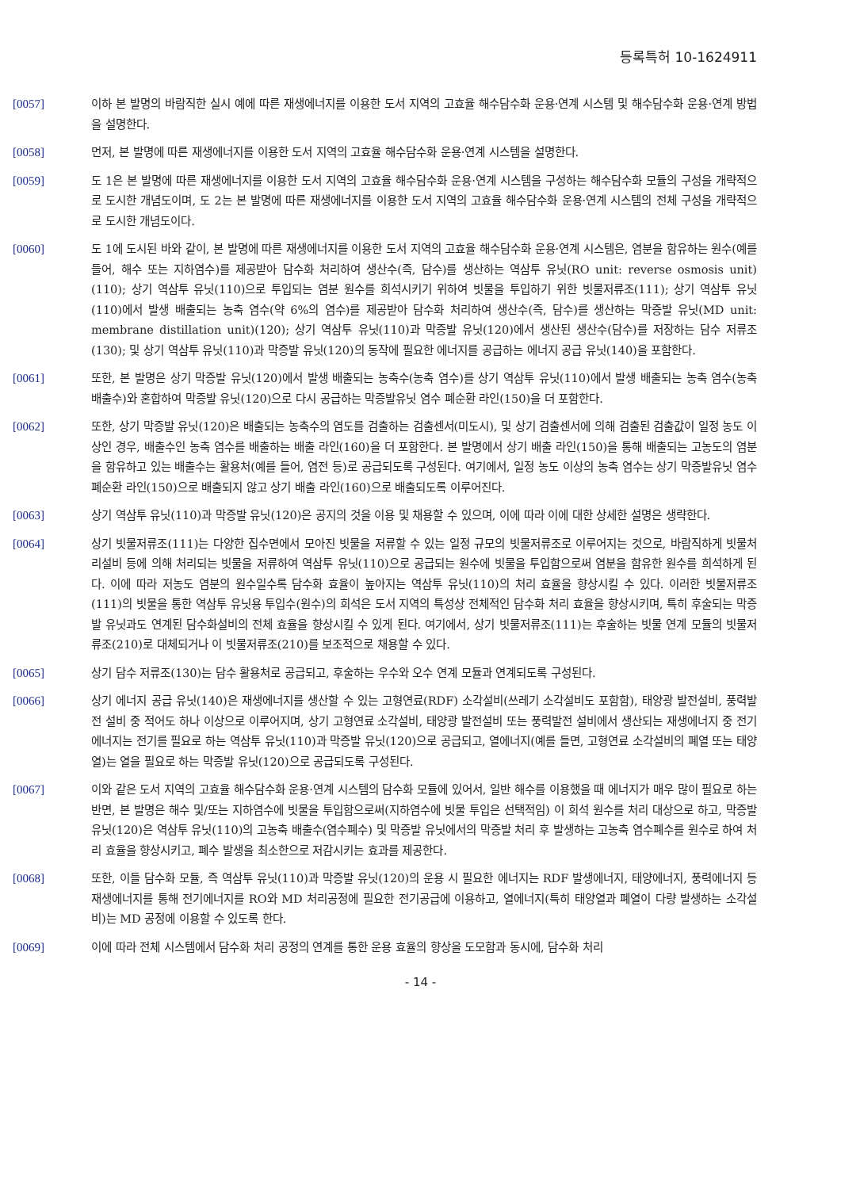등록특허 10-1624911
[0057] 이하 본 발명의 바람직한 실시 예에 따른 재생에너지를 이용한 도서 지역의 고효율 해수담수화 운용·연계 시스템 및 해수담수화 운용·연계 방법을 설명한다.
[0058] 먼저, 본 발명에 따른 재생에너지를 이용한 도서 지역의 고효율 해수담수화 운용·연계 시스템을 설명한다.
[0059] 도 1은 본 발명에 따른 재생에너지를 이용한 도서 지역의 고효율 해수담수화 운용·연계 시스템을 구성하는 해수담수화 모듈의 구성을 개략적으로 도시한 개념도이며, 도 2는 본 발명에 따른 재생에너지를 이용한 도서 지역의 고효율 해수담수화 운용·연계 시스템의 전체 구성을 개략적으로 도시한 개념도이다.
[0060] 도 1에 도시된 바와 같이, 본 발명에 따른 재생에너지를 이용한 도서 지역의 고효율 해수담수화 운용·연계 시스템은, 염분을 함유하는 원수(예를 들어, 해수 또는 지하염수)를 제공받아 담수화 처리하여 생산수(즉, 담수)를 생산하는 역삼투 유닛(RO unit: reverse osmosis unit)(110); 상기 역삼투 유닛(110)으로 투입되는 염분 원수를 희석시키기 위하여 빗물을 투입하기 위한 빗물저류조(111); 상기 역삼투 유닛(110)에서 발생 배출되는 농축 염수(약 6%의 염수)를 제공받아 담수화 처리하여 생산수(즉, 담수)를 생산하는 막증발 유닛(MD unit: membrane distillation unit)(120); 상기 역삼투 유닛(110)과 막증발 유닛(120)에서 생산된 생산수(담수)를 저장하는 담수 저류조(130); 및 상기 역삼투 유닛(110)과 막증발 유닛(120)의 동작에 필요한 에너지를 공급하는 에너지 공급 유닛(140)을 포함한다.
[0061] 또한, 본 발명은 상기 막증발 유닛(120)에서 발생 배출되는 농축수(농축 염수)를 상기 역삼투 유닛(110)에서 발생 배출되는 농축 염수(농축 배출수)와 혼합하여 막증발 유닛(120)으로 다시 공급하는 막증발유닛 염수 폐순환 라인(150)을 더 포함한다.
[0062] 또한, 상기 막증발 유닛(120)은 배출되는 농축수의 염도를 검출하는 검출센서(미도시), 및 상기 검출센서에 의해 검출된 검출값이 일정 농도 이상인 경우, 배출수인 농축 염수를 배출하는 배출 라인(160)을 더 포함한다. 본 발명에서 상기 배출 라인(150)을 통해 배출되는 고농도의 염분을 함유하고 있는 배출수는 활용처(예를 들어, 염전 등)로 공급되도록 구성된다. 여기에서, 일정 농도 이상의 농축 염수는 상기 막증발유닛 염수 폐순환 라인(150)으로 배출되지 않고 상기 배출 라인(160)으로 배출되도록 이루어진다.
[0063] 상기 역삼투 유닛(110)과 막증발 유닛(120)은 공지의 것을 이용 및 채용할 수 있으며, 이에 따라 이에 대한 상세한 설명은 생략한다.
[0064] 상기 빗물저류조(111)는 다양한 집수면에서 모아진 빗물을 저류할 수 있는 일정 규모의 빗물저류조로 이루어지는 것으로, 바람직하게 빗물처리설비 등에 의해 처리되는 빗물을 저류하여 역삼투 유닛(110)으로 공급되는 원수에 빗물을 투입함으로써 염분을 함유한 원수를 희석하게 된다. 이에 따라 저농도 염분의 원수일수록 담수화 효율이 높아지는 역삼투 유닛(110)의 처리 효율을 향상시킬 수 있다. 이러한 빗물저류조(111)의 빗물을 통한 역삼투 유닛용 투입수(원수)의 희석은 도서 지역의 특성상 전체적인 담수화 처리 효율을 향상시키며, 특히 후술되는 막증발 유닛과도 연계된 담수화설비의 전체 효율을 향상시킬 수 있게 된다. 여기에서, 상기 빗물저류조(111)는 후술하는 빗물 연계 모듈의 빗물저류조(210)로 대체되거나 이 빗물저류조(210)를 보조적으로 채용할 수 있다.
[0065] 상기 담수 저류조(130)는 담수 활용처로 공급되고, 후술하는 우수와 오수 연계 모듈과 연계되도록 구성된다.
[0066] 상기 에너지 공급 유닛(140)은 재생에너지를 생산할 수 있는 고형연료(RDF) 소각설비(쓰레기 소각설비도 포함함), 태양광 발전설비, 풍력발전 설비 중 적어도 하나 이상으로 이루어지며, 상기 고형연료 소각설비, 태양광 발전설비 또는 풍력발전 설비에서 생산되는 재생에너지 중 전기에너지는 전기를 필요로 하는 역삼투 유닛(110)과 막증발 유닛(120)으로 공급되고, 열에너지(예를 들면, 고형연료 소각설비의 폐열 또는 태양열)는 열을 필요로 하는 막증발 유닛(120)으로 공급되도록 구성된다.
[0067] 이와 같은 도서 지역의 고효율 해수담수화 운용·연계 시스템의 담수화 모듈에 있어서, 일반 해수를 이용했을 때 에너지가 매우 많이 필요로 하는 반면, 본 발명은 해수 및/또는 지하염수에 빗물을 투입함으로써(지하염수에 빗물 투입은 선택적임) 이 희석 원수를 처리 대상으로 하고, 막증발 유닛(120)은 역삼투 유닛(110)의 고농축 배출수(염수폐수) 및 막증발 유닛에서의 막증발 처리 후 발생하는 고농축 염수폐수를 원수로 하여 처리 효율을 향상시키고, 폐수 발생을 최소한으로 저감시키는 효과를 제공한다.
[0068] 또한, 이들 담수화 모듈, 즉 역삼투 유닛(110)과 막증발 유닛(120)의 운용 시 필요한 에너지는 RDF 발생에너지, 태양에너지, 풍력에너지 등 재생에너지를 통해 전기에너지를 RO와 MD 처리공정에 필요한 전기공급에 이용하고, 열에너지(특히 태양열과 폐열이 다량 발생하는 소각설비)는 MD 공정에 이용할 수 있도록 한다.
[0069] 이에 따라 전체 시스템에서 담수화 처리 공정의 연계를 통한 운용 효율의 향상을 도모함과 동시에, 담수화 처리
- 14 -